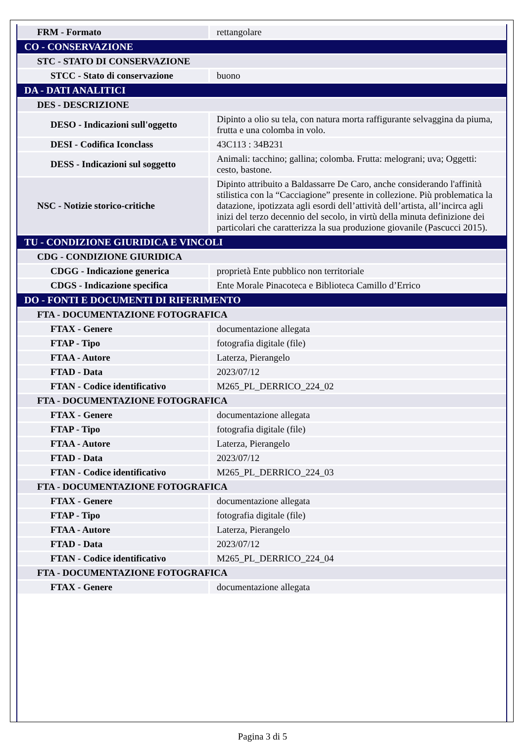| FRM - Formato | rettangolare |
| CO - CONSERVAZIONE | |
| STC - STATO DI CONSERVAZIONE | |
| STCC - Stato di conservazione | buono |
| DA - DATI ANALITICI | |
| DES - DESCRIZIONE | |
| DESO - Indicazioni sull'oggetto | Dipinto a olio su tela, con natura morta raffigurante selvaggina da piuma, frutta e una colomba in volo. |
| DESI - Codifica Iconclass | 43C113 : 34B231 |
| DESS - Indicazioni sul soggetto | Animali: tacchino; gallina; colomba. Frutta: melograni; uva; Oggetti: cesto, bastone. |
| NSC - Notizie storico-critiche | Dipinto attribuito a Baldassarre De Caro, anche considerando l'affinità stilistica con la “Cacciagione” presente in collezione. Più problematica la datazione, ipotizzata agli esordi dell’attività dell’artista, all’incirca agli inizi del terzo decennio del secolo, in virtù della minuta definizione dei particolari che caratterizza la sua produzione giovanile (Pascucci 2015). |
| TU - CONDIZIONE GIURIDICA E VINCOLI | |
| CDG - CONDIZIONE GIURIDICA | |
| CDGG - Indicazione generica | proprietà Ente pubblico non territoriale |
| CDGS - Indicazione specifica | Ente Morale Pinacoteca e Biblioteca Camillo d’Errico |
| DO - FONTI E DOCUMENTI DI RIFERIMENTO | |
| FTA - DOCUMENTAZIONE FOTOGRAFICA | |
| FTAX - Genere | documentazione allegata |
| FTAP - Tipo | fotografia digitale (file) |
| FTAA - Autore | Laterza, Pierangelo |
| FTAD - Data | 2023/07/12 |
| FTAN - Codice identificativo | M265_PL_DERRICO_224_02 |
| FTA - DOCUMENTAZIONE FOTOGRAFICA | |
| FTAX - Genere | documentazione allegata |
| FTAP - Tipo | fotografia digitale (file) |
| FTAA - Autore | Laterza, Pierangelo |
| FTAD - Data | 2023/07/12 |
| FTAN - Codice identificativo | M265_PL_DERRICO_224_03 |
| FTA - DOCUMENTAZIONE FOTOGRAFICA | |
| FTAX - Genere | documentazione allegata |
| FTAP - Tipo | fotografia digitale (file) |
| FTAA - Autore | Laterza, Pierangelo |
| FTAD - Data | 2023/07/12 |
| FTAN - Codice identificativo | M265_PL_DERRICO_224_04 |
| FTA - DOCUMENTAZIONE FOTOGRAFICA | |
| FTAX - Genere | documentazione allegata |
Pagina 3 di 5